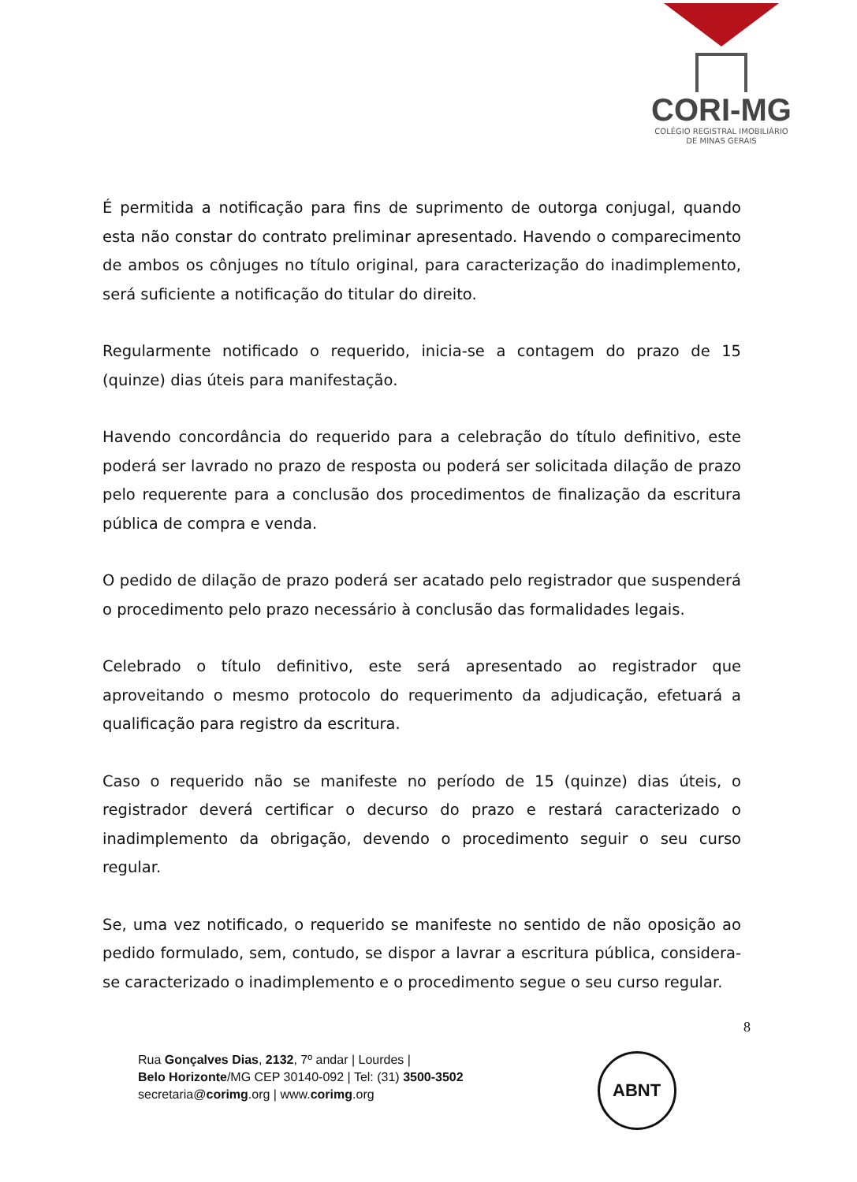CORI-MG
COLÉGIO REGISTRAL IMOBILIÁRIO
DE MINAS GERAIS
É permitida a notificação para fins de suprimento de outorga conjugal, quando esta não constar do contrato preliminar apresentado. Havendo o comparecimento de ambos os cônjuges no título original, para caracterização do inadimplemento, será suficiente a notificação do titular do direito.
Regularmente notificado o requerido, inicia-se a contagem do prazo de 15 (quinze) dias úteis para manifestação.
Havendo concordância do requerido para a celebração do título definitivo, este poderá ser lavrado no prazo de resposta ou poderá ser solicitada dilação de prazo pelo requerente para a conclusão dos procedimentos de finalização da escritura pública de compra e venda.
O pedido de dilação de prazo poderá ser acatado pelo registrador que suspenderá o procedimento pelo prazo necessário à conclusão das formalidades legais.
Celebrado o título definitivo, este será apresentado ao registrador que aproveitando o mesmo protocolo do requerimento da adjudicação, efetuará a qualificação para registro da escritura.
Caso o requerido não se manifeste no período de 15 (quinze) dias úteis, o registrador deverá certificar o decurso do prazo e restará caracterizado o inadimplemento da obrigação, devendo o procedimento seguir o seu curso regular.
Se, uma vez notificado, o requerido se manifeste no sentido de não oposição ao pedido formulado, sem, contudo, se dispor a lavrar a escritura pública, considera-se caracterizado o inadimplemento e o procedimento segue o seu curso regular.
8
Rua Gonçalves Dias, 2132, 7º andar | Lourdes |
Belo Horizonte/MG CEP 30140-092 | Tel: (31) 3500-3502
secretaria@corimg.org | www.corimg.org
ABNT